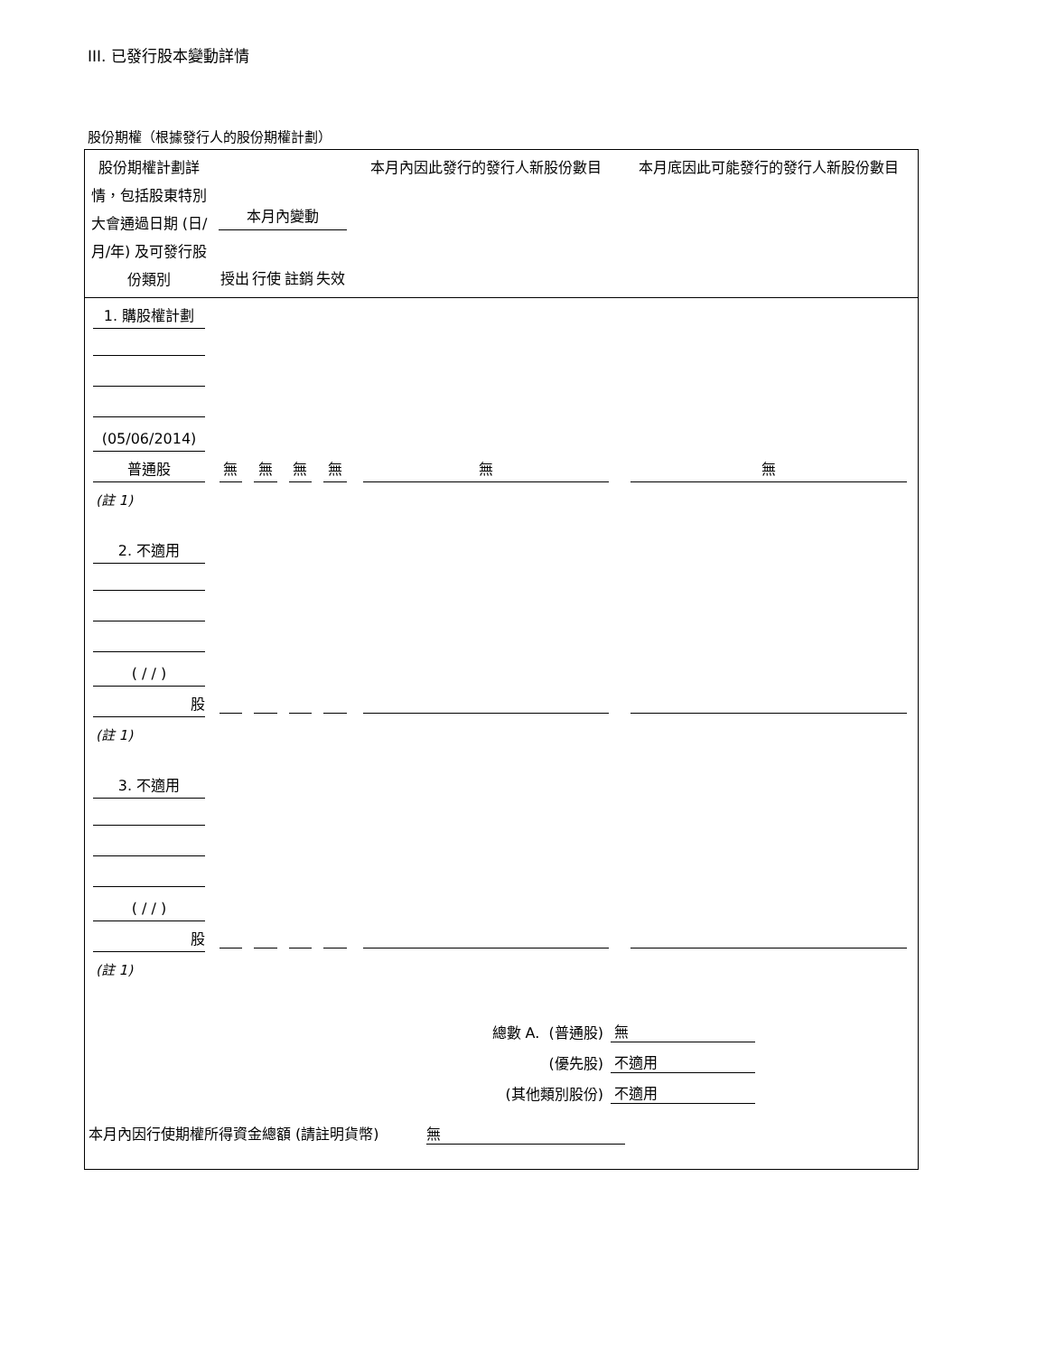III. 已發行股本變動詳情
股份期權（根據發行人的股份期權計劃）
| 股份期權計劃詳情，包括股東特別大會通過日期 (日/月/年) 及可發行股份類別 | 本月內變動 授出 行使 註銷 失效 | | | | 本月內因此發行的發行人新股份數目 | 本月底因此可能發行的發行人新股份數目 |
| --- | --- | --- | --- | --- | --- | --- |
| 1. 購股權計劃 | | | | | | |
| (05/06/2014) | | | | | | |
| 普通股 | 無 | 無 | 無 | 無 | 無 | 無 |
| (註 1) | | | | | | |
| 2. 不適用 | | | | | | |
| ( / / ) | | | | | | |
| 股 | | | | | | |
| (註 1) | | | | | | |
| 3. 不適用 | | | | | | |
| ( / / ) | | | | | | |
| 股 | | | | | | |
| (註 1) | | | | | | |
總數 A. (普通股) 無
(優先股) 不適用
(其他類別股份) 不適用
本月內因行使期權所得資金總額 (請註明貨幣) 無